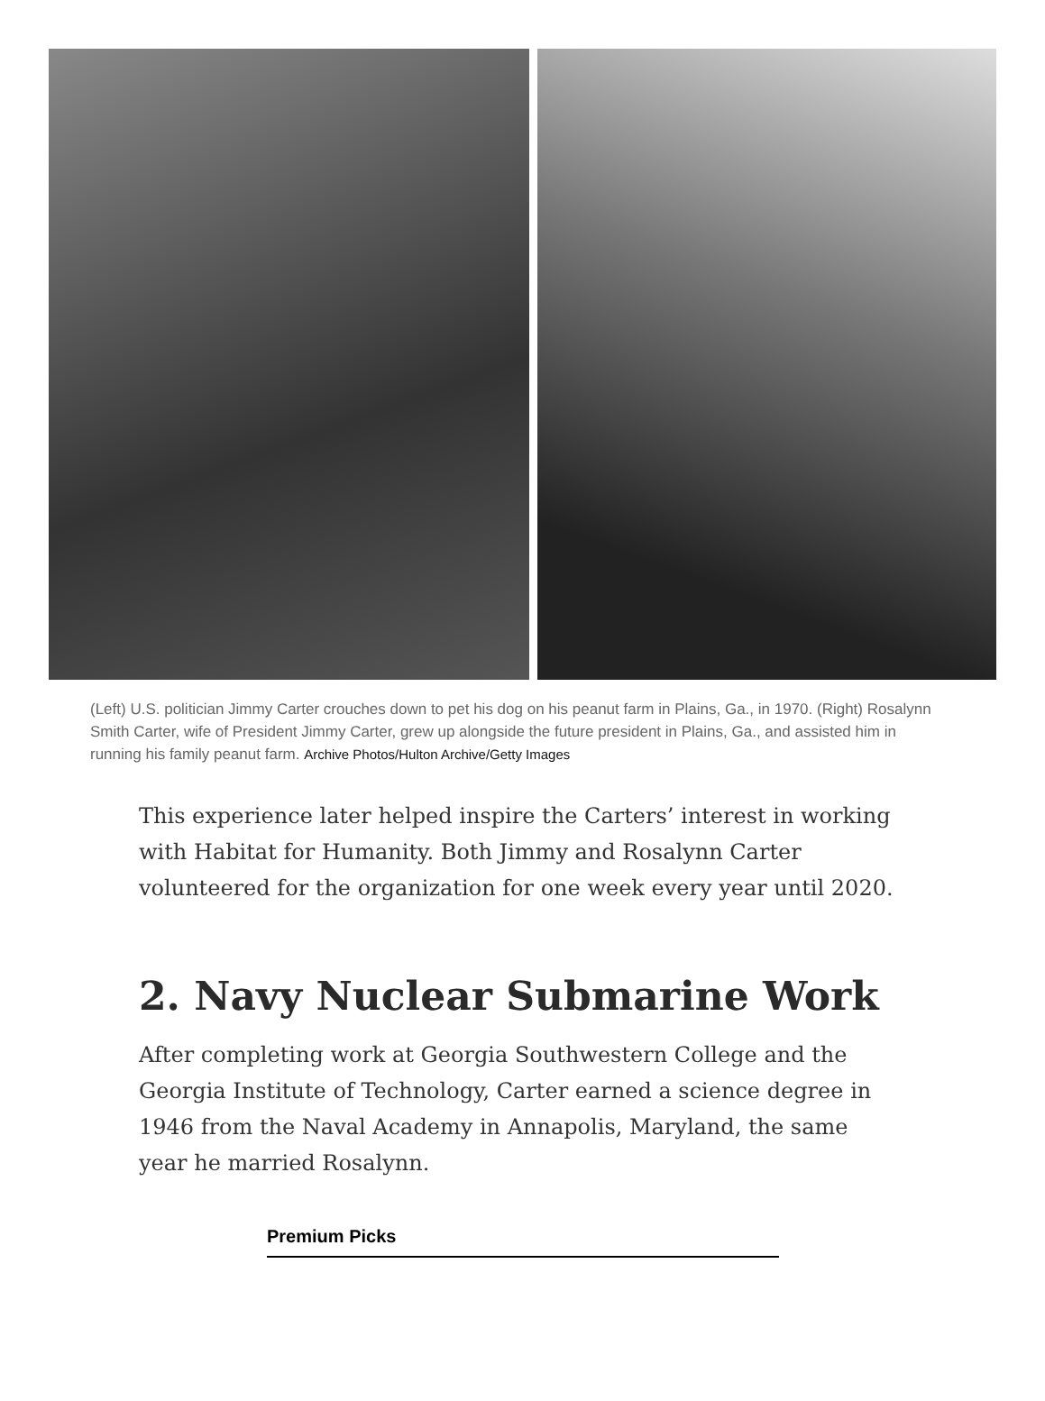(Left) U.S. politician Jimmy Carter crouches down to pet his dog on his peanut farm in Plains, Ga., in 1970. (Right) Rosalynn Smith Carter, wife of President Jimmy Carter, grew up alongside the future president in Plains, Ga., and assisted him in running his family peanut farm. Archive Photos/Hulton Archive/Getty Images
This experience later helped inspire the Carters’ interest in working with Habitat for Humanity. Both Jimmy and Rosalynn Carter volunteered for the organization for one week every year until 2020.
2. Navy Nuclear Submarine Work
After completing work at Georgia Southwestern College and the Georgia Institute of Technology, Carter earned a science degree in 1946 from the Naval Academy in Annapolis, Maryland, the same year he married Rosalynn.
Premium Picks